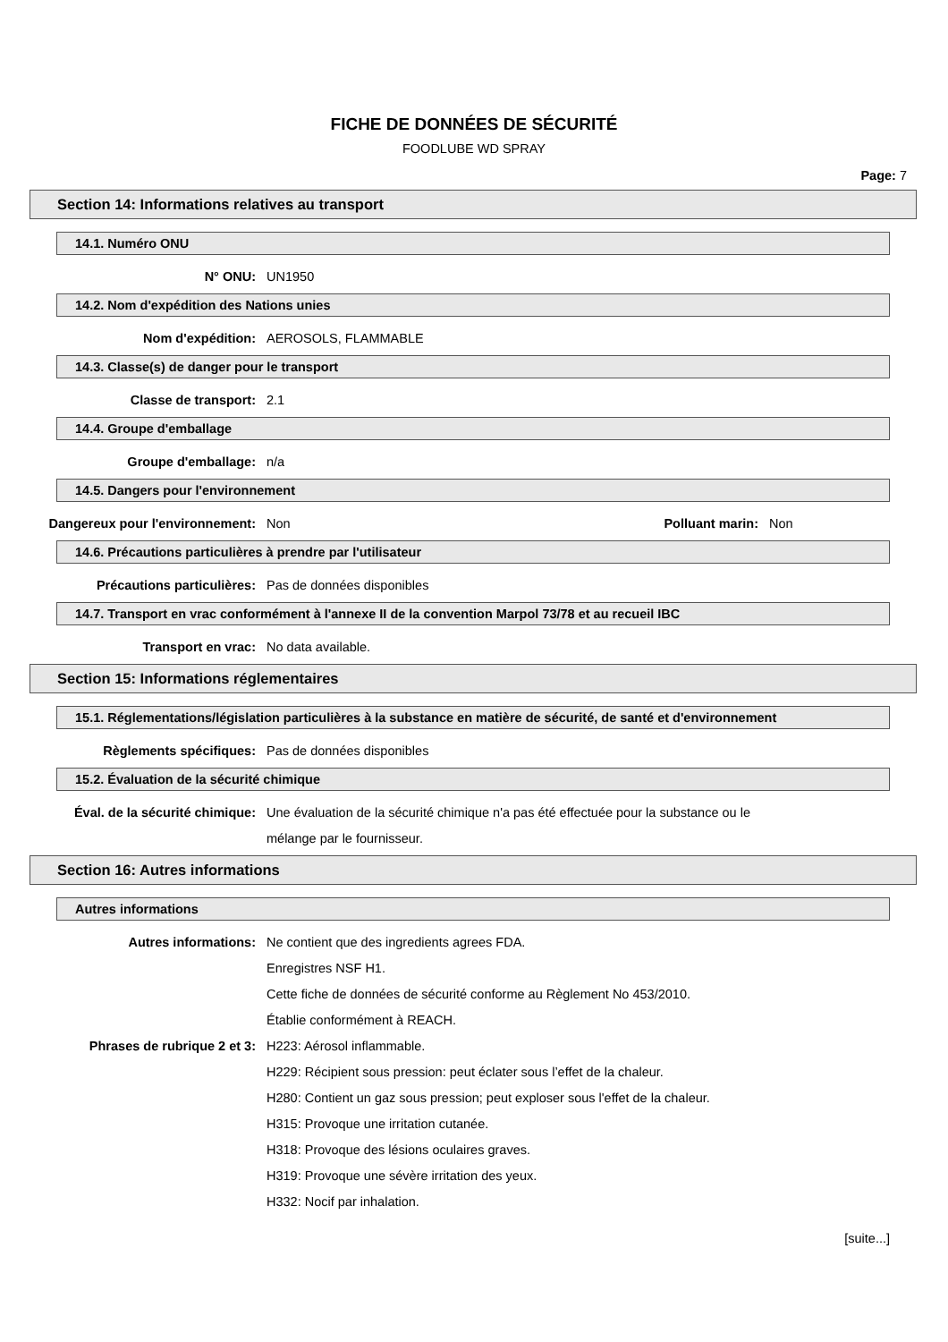FICHE DE DONNÉES DE SÉCURITÉ
FOODLUBE WD SPRAY
Page: 7
Section 14: Informations relatives au transport
14.1. Numéro ONU
N° ONU: UN1950
14.2. Nom d'expédition des Nations unies
Nom d'expédition: AEROSOLS, FLAMMABLE
14.3. Classe(s) de danger pour le transport
Classe de transport: 2.1
14.4. Groupe d'emballage
Groupe d'emballage: n/a
14.5. Dangers pour l'environnement
Dangereux pour l'environnement: Non Polluant marin: Non
14.6. Précautions particulières à prendre par l'utilisateur
Précautions particulières: Pas de données disponibles
14.7. Transport en vrac conformément à l'annexe II de la convention Marpol 73/78 et au recueil IBC
Transport en vrac: No data available.
Section 15: Informations réglementaires
15.1. Réglementations/législation particulières à la substance en matière de sécurité, de santé et d'environnement
Règlements spécifiques: Pas de données disponibles
15.2. Évaluation de la sécurité chimique
Éval. de la sécurité chimique: Une évaluation de la sécurité chimique n'a pas été effectuée pour la substance ou le mélange par le fournisseur.
Section 16: Autres informations
Autres informations
Autres informations: Ne contient que des ingredients agrees FDA.
Enregistres NSF H1.
Cette fiche de données de sécurité conforme au Règlement No 453/2010.
Établie conformément à REACH.
Phrases de rubrique 2 et 3: H223: Aérosol inflammable.
H229: Récipient sous pression: peut éclater sous l’effet de la chaleur.
H280: Contient un gaz sous pression; peut exploser sous l'effet de la chaleur.
H315: Provoque une irritation cutanée.
H318: Provoque des lésions oculaires graves.
H319: Provoque une sévère irritation des yeux.
H332: Nocif par inhalation.
[suite...]